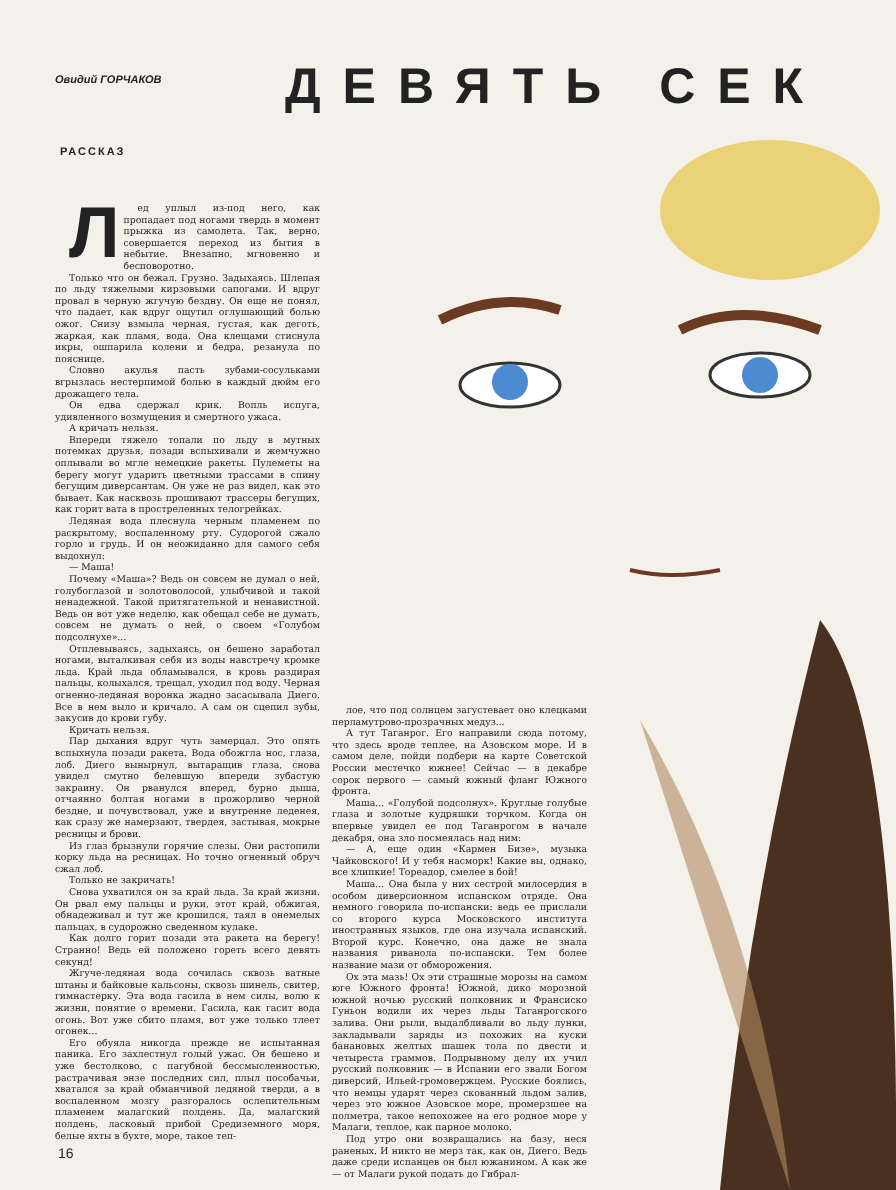Овидий ГОРЧАКОВ
ДЕВЯТЬ СЕК
РАССКАЗ
Лед уплыл из-под него, как пропадает под ногами твердь в момент прыжка из самолета. Так, верно, совершается переход из бытия в небытие. Внезапно, мгновенно и бесповоротно.
Только что он бежал. Грузно. Задыхаясь. Шлепая по льду тяжелыми кирзовыми сапогами. И вдруг провал в черную жгучую бездну. Он еще не понял, что падает, как вдруг ощутил оглушающий болью ожог. Снизу взмыла черная, густая, как деготь, жаркая, как пламя, вода. Она клещами стиснула икры, ошпарила колени и бедра, резанула по пояснице.
Словно акулья пасть зубами-сосульками вгрызлась нестерпимой болью в каждый дюйм его дрожащего тела.
Он едва сдержал крик. Вопль испуга, удивленного возмущения и смертного ужаса.
А кричать нельзя.
Впереди тяжело топали по льду в мутных потемках друзья, позади вспыхивали и жемчужно оплывали во мгле немецкие ракеты. Пулеметы на берегу могут ударить цветными трассами в спину бегущим диверсантам. Он уже не раз видел, как это бывает. Как насквозь прошивают трассеры бегущих, как горит вата в простреленных телогрейках.
Ледяная вода плеснула черным пламенем по раскрытому, воспаленному рту. Судорогой сжало горло и грудь. И он неожиданно для самого себя выдохнул:
— Маша!
Почему «Маша»? Ведь он совсем не думал о ней, голубоглазой и золотоволосой, улыбчивой и такой ненадежной. Такой притягательной и ненавистной. Ведь он вот уже неделю, как обещал себе не думать, совсем не думать о ней, о своем «Голубом подсолнухе»...
Отплевываясь, задыхаясь, он бешено заработал ногами, выталкивая себя из воды навстречу кромке льда. Край льда обламывался, в кровь раздирая пальцы, колыхался, трещал, уходил под воду. Черная огненно-ледяная воронка жадно засасывала Диего. Все в нем выло и кричало. А сам он сцепил зубы, закусив до крови губу.
Кричать нельзя.
Пар дыхания вдруг чуть замерцал. Это опять вспыхнула позади ракета. Вода обожгла нос, глаза, лоб. Диего вынырнул, вытаращив глаза, снова увидел смутно белевшую впереди зубастую закраину. Он рванулся вперед, бурно дыша, отчаянно болтая ногами в прожорливо черной бездне, и почувствовал, уже и внутренне леденея, как сразу же намерзают, твердея, застывая, мокрые ресницы и брови.
Из глаз брызнули горячие слезы. Они растопили корку льда на ресницах. Но точно огненный обруч сжал лоб.
Только не закричать!
Снова ухватился он за край льда. За край жизни. Он рвал ему пальцы и руки, этот край, обжигая, обнадеживал и тут же крошился, таял в онемелых пальцах, в судорожно сведенном кулаке.
Как долго горит позади эта ракета на берегу! Странно! Ведь ей положено гореть всего девять секунд!
Жгуче-ледяная вода сочилась сквозь ватные штаны и байковые кальсоны, сквозь шинель, свитер, гимнастерку. Эта вода гасила в нем силы, волю к жизни, понятие о времени. Гасила, как гасит вода огонь. Вот уже сбито пламя, вот уже только тлеет огонек...
Его обуяла никогда прежде не испытанная паника. Его захлестнул голый ужас. Он бешено и уже бестолково, с пагубной бессмысленностью, растрачивая энзе последних сил, плыл пособачьи, хватался за край обманчивой ледяной тверди, а в воспаленном мозгу разгоралось ослепительным пламенем малагский полдень. Да, малагский полдень, ласковый прибой Средиземного моря, белые яхты в бухте, море, такое теп-
лое, что под солнцем загустевает оно клецками перламутрово-прозрачных медуз...
А тут Таганрог. Его направили сюда потому, что здесь вроде теплее, на Азовском море. И в самом деле, пойди подбери на карте Советской России местечко южнее! Сейчас — в декабре сорок первого — самый южный фланг Южного фронта.
Маша... «Голубой подсолнух». Круглые голубые глаза и золотые кудряшки торчком. Когда он впервые увидел ее под Таганрогом в начале декабря, она зло посмеялась над ним:
— А, еще один «Кармен Бизе», музыка Чайковского! И у тебя насморк! Какие вы, однако, все хлипкие! Тореадор, смелее в бой!
Маша... Она была у них сестрой милосердия в особом диверсионном испанском отряде. Она немного говорила по-испански: ведь ее прислали со второго курса Московского института иностранных языков, где она изучала испанский. Второй курс. Конечно, она даже не знала названия риванола по-испански. Тем более название мази от обморожения.
Ох эта мазь! Ох эти страшные морозы на самом юге Южного фронта! Южной, дико морозной южной ночью русский полковник и Франсиско Гуньон водили их через льды Таганрогского залива. Они рыли, выдалбливали во льду лунки, закладывали заряды из похожих на куски банановых желтых шашек тола по двести и четыреста граммов. Подрывному делу их учил русский полковник — в Испании его звали Богом диверсий, Ильей-громовержцем. Русские боялись, что немцы ударят через скованный льдом залив, через это южное Азовское море, промерзшее на полметра, такое непохожее на его родное море у Малаги, теплое, как парное молоко.
Под утро они возвращались на базу, неся раненых. И никто не мерз так, как он, Диего. Ведь даже среди испанцев он был южанином. А как же — от Малаги рукой подать до Гибрал-
16